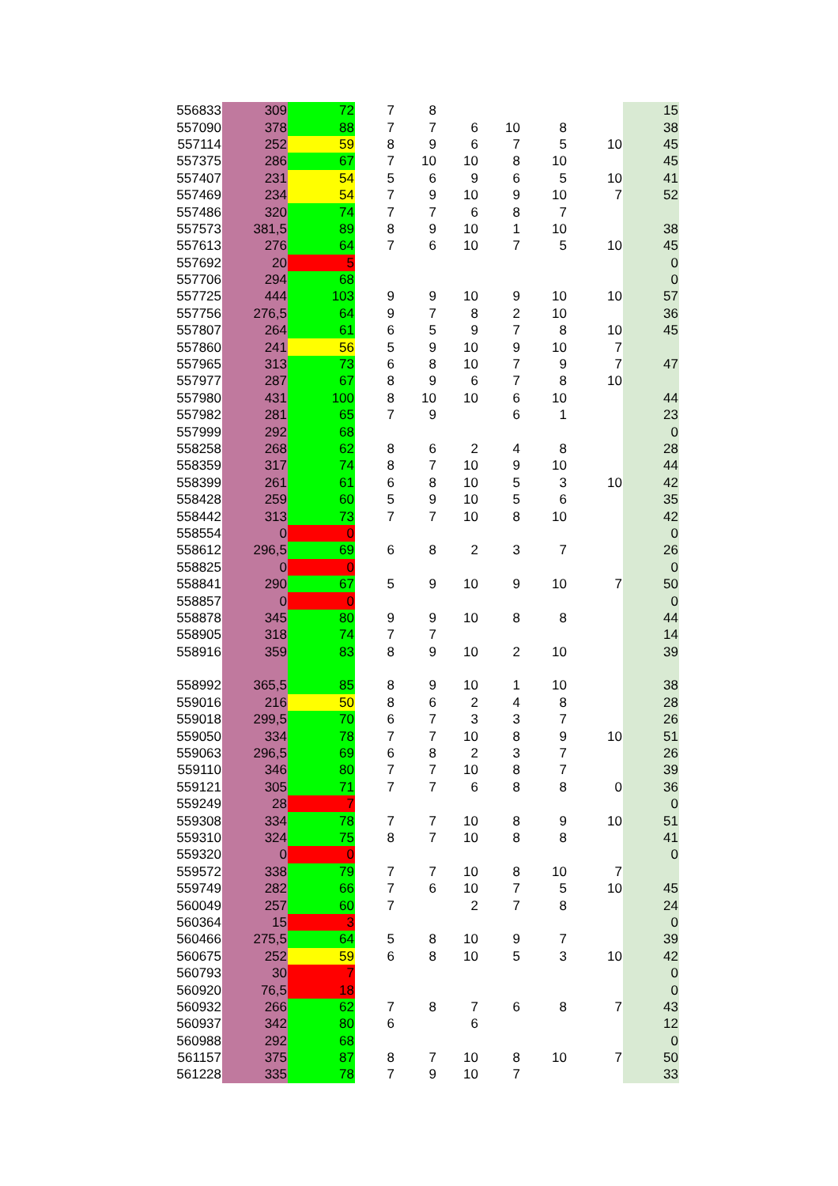| 556833 | 309 | 72 | 7 | 8 | | | | | 15 |
| 557090 | 378 | 88 | 7 | 7 | 6 | 10 | 8 | | 38 |
| 557114 | 252 | 59 | 8 | 9 | 6 | 7 | 5 | 10 | 45 |
| 557375 | 286 | 67 | 7 | 10 | 10 | 8 | 10 | | 45 |
| 557407 | 231 | 54 | 5 | 6 | 9 | 6 | 5 | 10 | 41 |
| 557469 | 234 | 54 | 7 | 9 | 10 | 9 | 10 | 7 | 52 |
| 557486 | 320 | 74 | 7 | 7 | 6 | 8 | 7 | | |
| 557573 | 381,5 | 89 | 8 | 9 | 10 | 1 | 10 | | 38 |
| 557613 | 276 | 64 | 7 | 6 | 10 | 7 | 5 | 10 | 45 |
| 557692 | 20 | 5 | | | | | | | 0 |
| 557706 | 294 | 68 | | | | | | | 0 |
| 557725 | 444 | 103 | 9 | 9 | 10 | 9 | 10 | 10 | 57 |
| 557756 | 276,5 | 64 | 9 | 7 | 8 | 2 | 10 | | 36 |
| 557807 | 264 | 61 | 6 | 5 | 9 | 7 | 8 | 10 | 45 |
| 557860 | 241 | 56 | 5 | 9 | 10 | 9 | 10 | 7 | |
| 557965 | 313 | 73 | 6 | 8 | 10 | 7 | 9 | 7 | 47 |
| 557977 | 287 | 67 | 8 | 9 | 6 | 7 | 8 | 10 | |
| 557980 | 431 | 100 | 8 | 10 | 10 | 6 | 10 | | 44 |
| 557982 | 281 | 65 | 7 | 9 | | 6 | 1 | | 23 |
| 557999 | 292 | 68 | | | | | | | 0 |
| 558258 | 268 | 62 | 8 | 6 | 2 | 4 | 8 | | 28 |
| 558359 | 317 | 74 | 8 | 7 | 10 | 9 | 10 | | 44 |
| 558399 | 261 | 61 | 6 | 8 | 10 | 5 | 3 | 10 | 42 |
| 558428 | 259 | 60 | 5 | 9 | 10 | 5 | 6 | | 35 |
| 558442 | 313 | 73 | 7 | 7 | 10 | 8 | 10 | | 42 |
| 558554 | 0 | 0 | | | | | | | 0 |
| 558612 | 296,5 | 69 | 6 | 8 | 2 | 3 | 7 | | 26 |
| 558825 | 0 | 0 | | | | | | | 0 |
| 558841 | 290 | 67 | 5 | 9 | 10 | 9 | 10 | 7 | 50 |
| 558857 | 0 | 0 | | | | | | | 0 |
| 558878 | 345 | 80 | 9 | 9 | 10 | 8 | 8 | | 44 |
| 558905 | 318 | 74 | 7 | 7 | | | | | 14 |
| 558916 | 359 | 83 | 8 | 9 | 10 | 2 | 10 | | 39 |
| 558992 | 365,5 | 85 | 8 | 9 | 10 | 1 | 10 | | 38 |
| 559016 | 216 | 50 | 8 | 6 | 2 | 4 | 8 | | 28 |
| 559018 | 299,5 | 70 | 6 | 7 | 3 | 3 | 7 | | 26 |
| 559050 | 334 | 78 | 7 | 7 | 10 | 8 | 9 | 10 | 51 |
| 559063 | 296,5 | 69 | 6 | 8 | 2 | 3 | 7 | | 26 |
| 559110 | 346 | 80 | 7 | 7 | 10 | 8 | 7 | | 39 |
| 559121 | 305 | 71 | 7 | 7 | 6 | 8 | 8 | 0 | 36 |
| 559249 | 28 | 7 | | | | | | | 0 |
| 559308 | 334 | 78 | 7 | 7 | 10 | 8 | 9 | 10 | 51 |
| 559310 | 324 | 75 | 8 | 7 | 10 | 8 | 8 | | 41 |
| 559320 | 0 | 0 | | | | | | | 0 |
| 559572 | 338 | 79 | 7 | 7 | 10 | 8 | 10 | 7 | |
| 559749 | 282 | 66 | 7 | 6 | 10 | 7 | 5 | 10 | 45 |
| 560049 | 257 | 60 | 7 | | 2 | 7 | 8 | | 24 |
| 560364 | 15 | 3 | | | | | | | 0 |
| 560466 | 275,5 | 64 | 5 | 8 | 10 | 9 | 7 | | 39 |
| 560675 | 252 | 59 | 6 | 8 | 10 | 5 | 3 | 10 | 42 |
| 560793 | 30 | 7 | | | | | | | 0 |
| 560920 | 76,5 | 18 | | | | | | | 0 |
| 560932 | 266 | 62 | 7 | 8 | 7 | 6 | 8 | 7 | 43 |
| 560937 | 342 | 80 | 6 | | 6 | | | | 12 |
| 560988 | 292 | 68 | | | | | | | 0 |
| 561157 | 375 | 87 | 8 | 7 | 10 | 8 | 10 | 7 | 50 |
| 561228 | 335 | 78 | 7 | 9 | 10 | 7 | | | 33 |